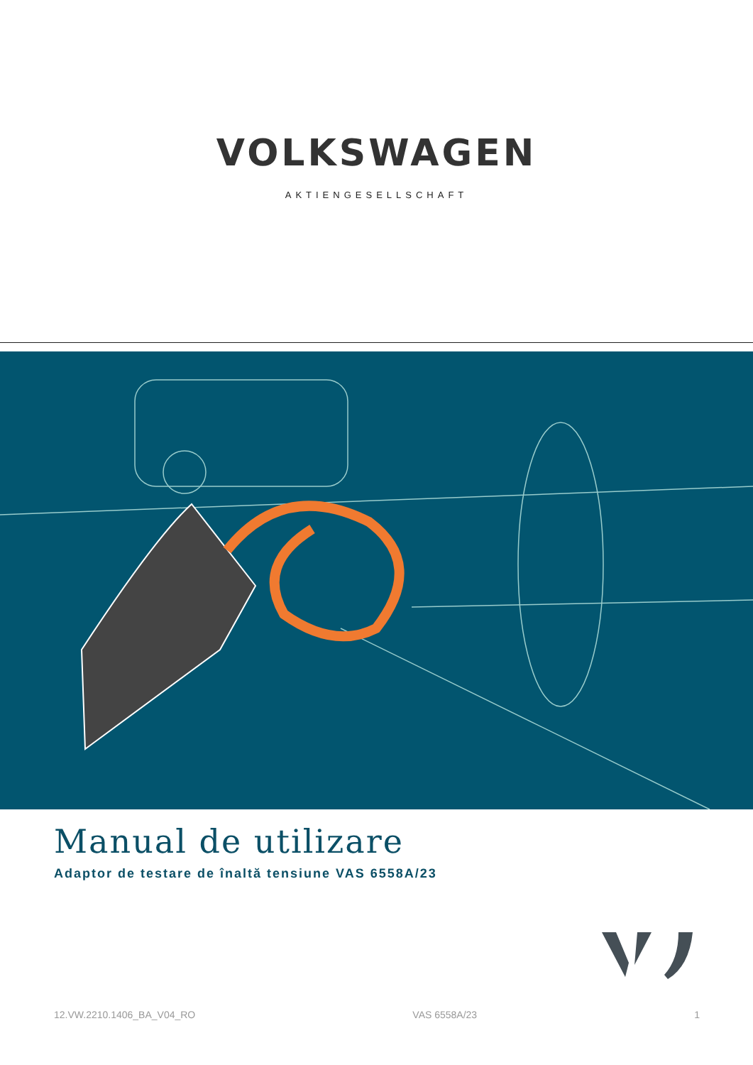VOLKSWAGEN
AKTIENGESELLSCHAFT
Manual de utilizare
Adaptor de testare de înaltă tensiune VAS 6558A/23
12.VW.2210.1406_BA_V04_RO VAS 6558A/23 1